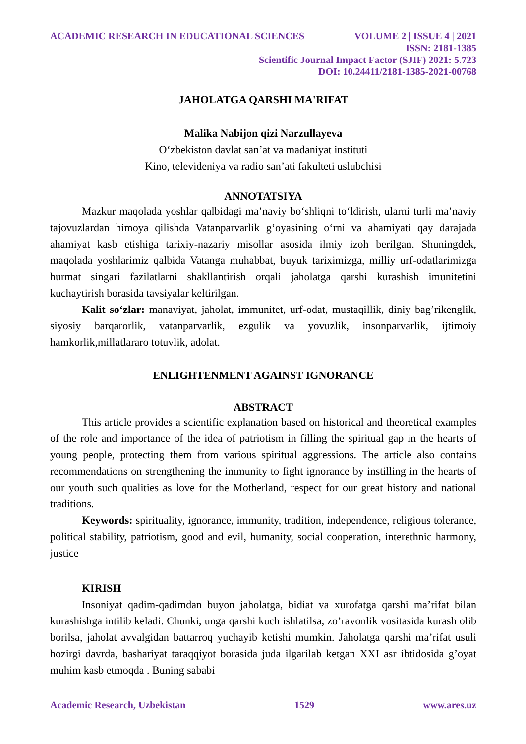ACADEMIC RESEARCH IN EDUCATIONAL SCIENCES VOLUME 2 | ISSUE 4 | 2021
ISSN: 2181-1385
Scientific Journal Impact Factor (SJIF) 2021: 5.723
DOI: 10.24411/2181-1385-2021-00768
JAHOLATGA QARSHI MA'RIFAT
Malika Nabijon qizi Narzullayeva
O‘zbekiston davlat san’at va madaniyat instituti
Kino, televideniya va radio san’ati fakulteti uslubchisi
ANNOTATSIYA
Mazkur maqolada yoshlar qalbidagi ma’naviy bo‘shliqni to‘ldirish, ularni turli ma’naviy tajovuzlardan himoya qilishda Vatanparvarlik g‘oyasining o‘rni va ahamiyati qay darajada ahamiyat kasb etishiga tarixiy-nazariy misollar asosida ilmiy izoh berilgan. Shuningdek, maqolada yoshlarimiz qalbida Vatanga muhabbat, buyuk tariximizga, milliy urf-odatlarimizga hurmat singari fazilatlarni shakllantirish orqali jaholatga qarshi kurashish imunitetini kuchaytirish borasida tavsiyalar keltirilgan.
Kalit so‘zlar: manaviyat, jaholat, immunitet, urf-odat, mustaqillik, diniy bag’rikenglik, siyosiy barqarorlik, vatanparvarlik, ezgulik va yovuzlik, insonparvarlik, ijtimoiy hamkorlik,millatlararo totuvlik, adolat.
ENLIGHTENMENT AGAINST IGNORANCE
ABSTRACT
This article provides a scientific explanation based on historical and theoretical examples of the role and importance of the idea of patriotism in filling the spiritual gap in the hearts of young people, protecting them from various spiritual aggressions. The article also contains recommendations on strengthening the immunity to fight ignorance by instilling in the hearts of our youth such qualities as love for the Motherland, respect for our great history and national traditions.
Keywords: spirituality, ignorance, immunity, tradition, independence, religious tolerance, political stability, patriotism, good and evil, humanity, social cooperation, interethnic harmony, justice
KIRISH
Insoniyat qadim-qadimdan buyon jaholatga, bidiat va xurofatga qarshi ma’rifat bilan kurashishga intilib keladi. Chunki, unga qarshi kuch ishlatilsa, zo’ravonlik vositasida kurash olib borilsa, jaholat avvalgidan battarroq yuchayib ketishi mumkin. Jaholatga qarshi ma’rifat usuli hozirgi davrda, bashariyat taraqqiyot borasida juda ilgarilab ketgan XXI asr ibtidosida g’oyat muhim kasb etmoqda . Buning sababi
Academic Research, Uzbekistan 1529 www.ares.uz